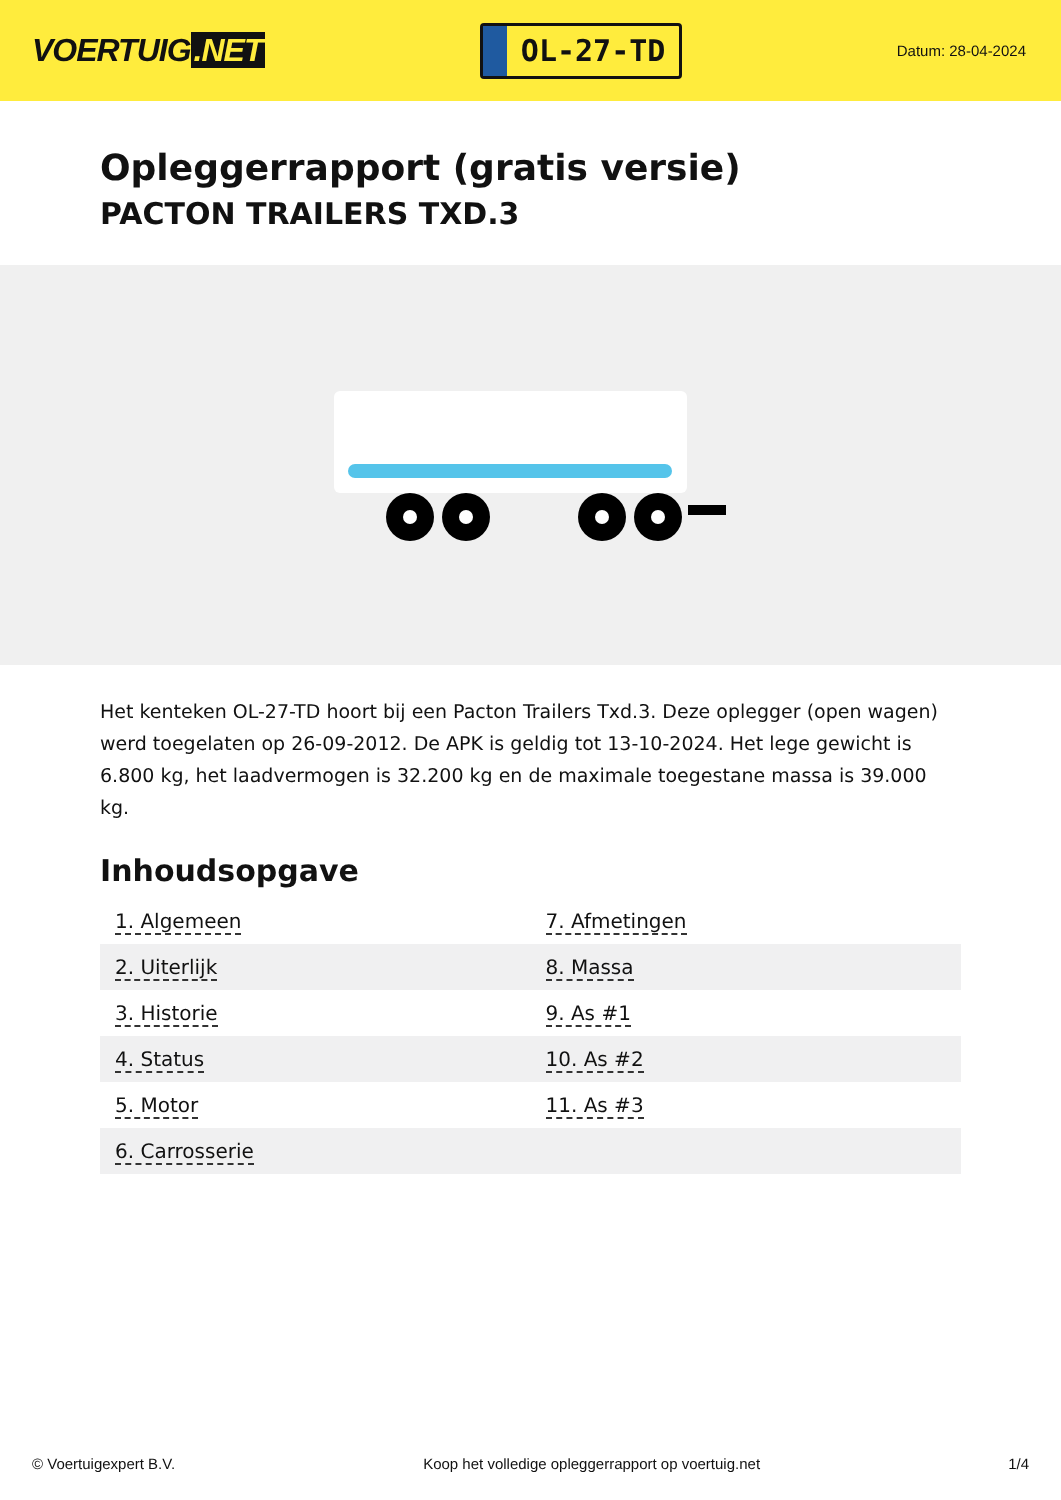VOERTUIG.NET
OL-27-TD
Datum: 28-04-2024
Opleggerrapport (gratis versie)
PACTON TRAILERS TXD.3
Het kenteken OL-27-TD hoort bij een Pacton Trailers Txd.3. Deze oplegger (open wagen) werd toegelaten op 26-09-2012. De APK is geldig tot 13-10-2024. Het lege gewicht is 6.800 kg, het laadvermogen is 32.200 kg en de maximale toegestane massa is 39.000 kg.
Inhoudsopgave
| 1. Algemeen | 7. Afmetingen |
| 2. Uiterlijk | 8. Massa |
| 3. Historie | 9. As #1 |
| 4. Status | 10. As #2 |
| 5. Motor | 11. As #3 |
| 6. Carrosserie | |
© Voertuigexpert B.V. Koop het volledige opleggerrapport op voertuig.net 1/4